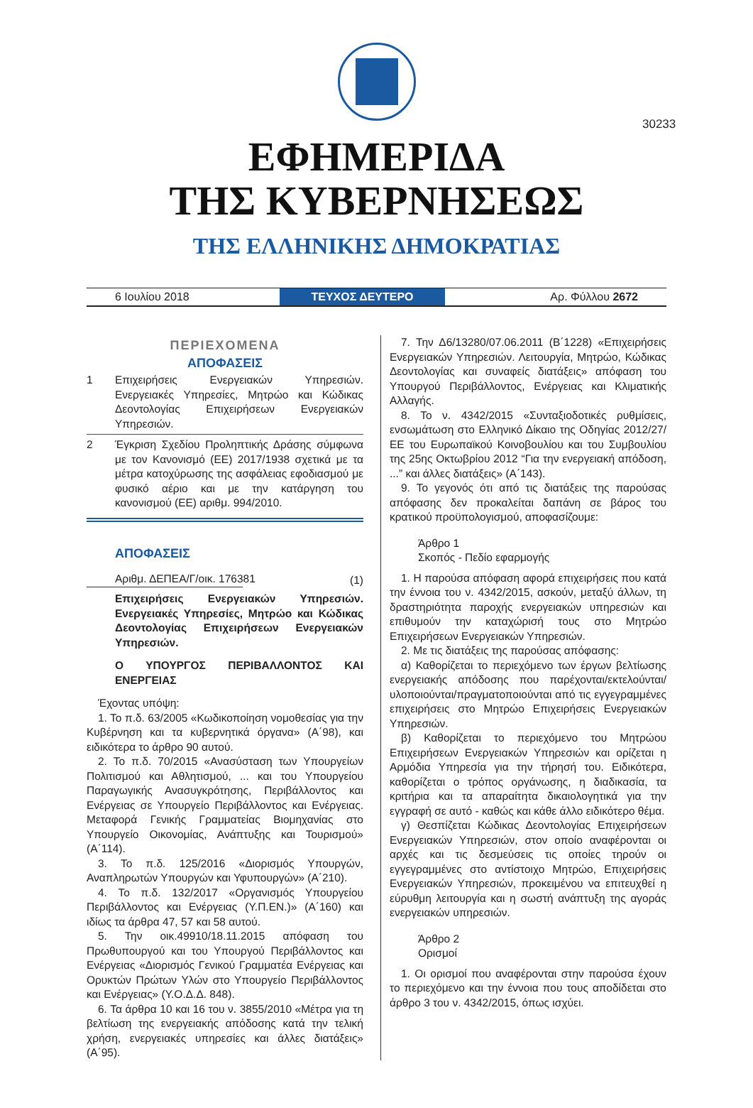30233
ΕΦΗΜΕΡΙΔΑ
ΤΗΣ ΚΥΒΕΡΝΗΣΕΩΣ
ΤΗΣ ΕΛΛΗΝΙΚΗΣ ΔΗΜΟΚΡΑΤΙΑΣ
6 Ιουλίου 2018
ΤΕΥΧΟΣ ΔΕΥΤΕΡΟ
Αρ. Φύλλου 2672
ΠΕΡΙΕΧΟΜΕΝΑ
ΑΠΟΦΑΣΕΙΣ
1 Επιχειρήσεις Ενεργειακών Υπηρεσιών. Ενεργειακές Υπηρεσίες, Μητρώο και Κώδικας Δεοντολογίας Επιχειρήσεων Ενεργειακών Υπηρεσιών.
2 Έγκριση Σχεδίου Προληπτικής Δράσης σύμφωνα με τον Κανονισμό (ΕΕ) 2017/1938 σχετικά με τα μέτρα κατοχύρωσης της ασφάλειας εφοδιασμού με φυσικό αέριο και με την κατάργηση του κανονισμού (ΕΕ) αριθμ. 994/2010.
ΑΠΟΦΑΣΕΙΣ
Αριθμ. ΔΕΠΕΑ/Γ/οικ. 176381
(1)
Επιχειρήσεις Ενεργειακών Υπηρεσιών. Ενεργειακές Υπηρεσίες, Μητρώο και Κώδικας Δεοντολογίας Επιχειρήσεων Ενεργειακών Υπηρεσιών.
Ο ΥΠΟΥΡΓΟΣ ΠΕΡΙΒΑΛΛΟΝΤΟΣ ΚΑΙ ΕΝΕΡΓΕΙΑΣ
Έχοντας υπόψη:
1. Το π.δ. 63/2005 «Κωδικοποίηση νομοθεσίας για την Κυβέρνηση και τα κυβερνητικά όργανα» (Α΄98), και ειδικότερα το άρθρο 90 αυτού.
2. Το π.δ. 70/2015 «Ανασύσταση των Υπουργείων Πολιτισμού και Αθλητισμού, ... και του Υπουργείου Παραγωγικής Ανασυγκρότησης, Περιβάλλοντος και Ενέργειας σε Υπουργείο Περιβάλλοντος και Ενέργειας. Μεταφορά Γενικής Γραμματείας Βιομηχανίας στο Υπουργείο Οικονομίας, Ανάπτυξης και Τουρισμού» (Α΄114).
3. Το π.δ. 125/2016 «Διορισμός Υπουργών, Αναπληρωτών Υπουργών και Υφυπουργών» (Α΄210).
4. Το π.δ. 132/2017 «Οργανισμός Υπουργείου Περιβάλλοντος και Ενέργειας (Υ.Π.ΕΝ.)» (Α΄160) και ιδίως τα άρθρα 47, 57 και 58 αυτού.
5. Την οικ.49910/18.11.2015 απόφαση του Πρωθυπουργού και του Υπουργού Περιβάλλοντος και Ενέργειας «Διορισμός Γενικού Γραμματέα Ενέργειας και Ορυκτών Πρώτων Υλών στο Υπουργείο Περιβάλλοντος και Ενέργειας» (Υ.Ο.Δ.Δ. 848).
6. Τα άρθρα 10 και 16 του ν. 3855/2010 «Μέτρα για τη βελτίωση της ενεργειακής απόδοσης κατά την τελική χρήση, ενεργειακές υπηρεσίες και άλλες διατάξεις» (Α΄95).
7. Την Δ6/13280/07.06.2011 (Β΄1228) «Επιχειρήσεις Ενεργειακών Υπηρεσιών. Λειτουργία, Μητρώο, Κώδικας Δεοντολογίας και συναφείς διατάξεις» απόφαση του Υπουργού Περιβάλλοντος, Ενέργειας και Κλιματικής Αλλαγής.
8. Το ν. 4342/2015 «Συνταξιοδοτικές ρυθμίσεις, ενσωμάτωση στο Ελληνικό Δίκαιο της Οδηγίας 2012/27/ΕΕ του Ευρωπαϊκού Κοινοβουλίου και του Συμβουλίου της 25ης Οκτωβρίου 2012 “Για την ενεργειακή απόδοση, ...” και άλλες διατάξεις» (Α΄143).
9. Το γεγονός ότι από τις διατάξεις της παρούσας απόφασης δεν προκαλείται δαπάνη σε βάρος του κρατικού προϋπολογισμού, αποφασίζουμε:
Άρθρο 1
Σκοπός - Πεδίο εφαρμογής
1. Η παρούσα απόφαση αφορά επιχειρήσεις που κατά την έννοια του ν. 4342/2015, ασκούν, μεταξύ άλλων, τη δραστηριότητα παροχής ενεργειακών υπηρεσιών και επιθυμούν την καταχώρισή τους στο Μητρώο Επιχειρήσεων Ενεργειακών Υπηρεσιών.
2. Με τις διατάξεις της παρούσας απόφασης:
α) Καθορίζεται το περιεχόμενο των έργων βελτίωσης ενεργειακής απόδοσης που παρέχονται/εκτελούνται/υλοποιούνται/πραγματοποιούνται από τις εγγεγραμμένες επιχειρήσεις στο Μητρώο Επιχειρήσεις Ενεργειακών Υπηρεσιών.
β) Καθορίζεται το περιεχόμενο του Μητρώου Επιχειρήσεων Ενεργειακών Υπηρεσιών και ορίζεται η Αρμόδια Υπηρεσία για την τήρησή του. Ειδικότερα, καθορίζεται ο τρόπος οργάνωσης, η διαδικασία, τα κριτήρια και τα απαραίτητα δικαιολογητικά για την εγγραφή σε αυτό - καθώς και κάθε άλλο ειδικότερο θέμα.
γ) Θεσπίζεται Κώδικας Δεοντολογίας Επιχειρήσεων Ενεργειακών Υπηρεσιών, στον οποίο αναφέρονται οι αρχές και τις δεσμεύσεις τις οποίες τηρούν οι εγγεγραμμένες στο αντίστοιχο Μητρώο, Επιχειρήσεις Ενεργειακών Υπηρεσιών, προκειμένου να επιτευχθεί η εύρυθμη λειτουργία και η σωστή ανάπτυξη της αγοράς ενεργειακών υπηρεσιών.
Άρθρο 2
Ορισμοί
1. Οι ορισμοί που αναφέρονται στην παρούσα έχουν το περιεχόμενο και την έννοια που τους αποδίδεται στο άρθρο 3 του ν. 4342/2015, όπως ισχύει.